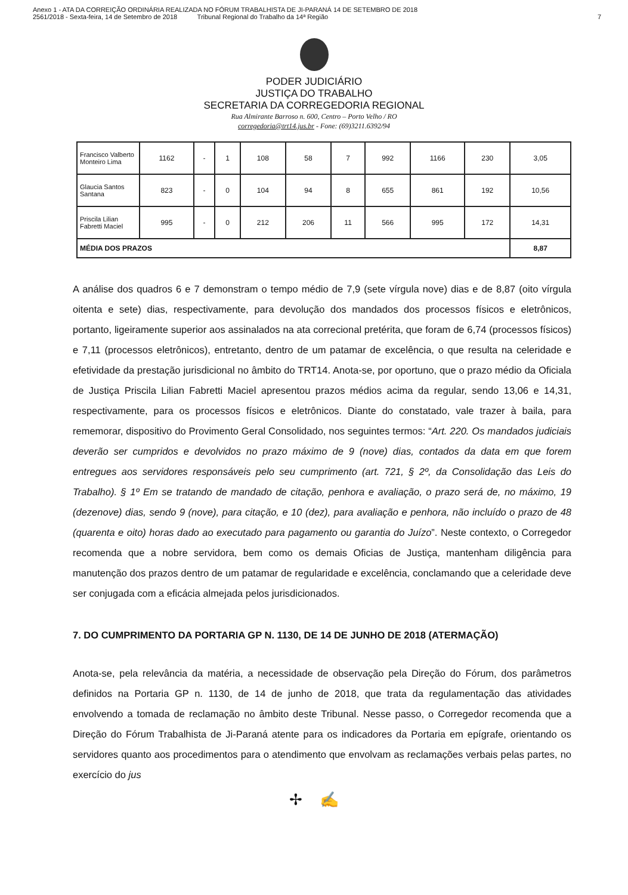Anexo 1 - ATA DA CORREIÇÃO ORDINÁRIA REALIZADA NO FÓRUM TRABALHISTA DE JI-PARANÁ 14 DE SETEMBRO DE 2018
2561/2018 - Sexta-feira, 14 de Setembro de 2018 Tribunal Regional do Trabalho da 14ª Região
7
PODER JUDICIÁRIO
JUSTIÇA DO TRABALHO
SECRETARIA DA CORREGEDORIA REGIONAL
Rua Almirante Barroso n. 600, Centro – Porto Velho / RO
corregedoria@trt14.jus.br - Fone: (69)3211.6392/94
| Francisco Valberto Monteiro Lima | 1162 | - | 1 | 108 | 58 | 7 | 992 | 1166 | 230 | 3,05 |
| Glaucia Santos Santana | 823 | - | 0 | 104 | 94 | 8 | 655 | 861 | 192 | 10,56 |
| Priscila Lilian Fabretti Maciel | 995 | - | 0 | 212 | 206 | 11 | 566 | 995 | 172 | 14,31 |
| MÉDIA DOS PRAZOS | | | | | | | | | | 8,87 |
A análise dos quadros 6 e 7 demonstram o tempo médio de 7,9 (sete vírgula nove) dias e de 8,87 (oito vírgula oitenta e sete) dias, respectivamente, para devolução dos mandados dos processos físicos e eletrônicos, portanto, ligeiramente superior aos assinalados na ata correcional pretérita, que foram de 6,74 (processos físicos) e 7,11 (processos eletrônicos), entretanto, dentro de um patamar de excelência, o que resulta na celeridade e efetividade da prestação jurisdicional no âmbito do TRT14. Anota-se, por oportuno, que o prazo médio da Oficiala de Justiça Priscila Lilian Fabretti Maciel apresentou prazos médios acima da regular, sendo 13,06 e 14,31, respectivamente, para os processos físicos e eletrônicos. Diante do constatado, vale trazer à baila, para rememorar, dispositivo do Provimento Geral Consolidado, nos seguintes termos: “Art. 220. Os mandados judiciais deverão ser cumpridos e devolvidos no prazo máximo de 9 (nove) dias, contados da data em que forem entregues aos servidores responsáveis pelo seu cumprimento (art. 721, § 2º, da Consolidação das Leis do Trabalho). § 1º Em se tratando de mandado de citação, penhora e avaliação, o prazo será de, no máximo, 19 (dezenove) dias, sendo 9 (nove), para citação, e 10 (dez), para avaliação e penhora, não incluído o prazo de 48 (quarenta e oito) horas dado ao executado para pagamento ou garantia do Juízo”. Neste contexto, o Corregedor recomenda que a nobre servidora, bem como os demais Oficias de Justiça, mantenham diligência para manutenção dos prazos dentro de um patamar de regularidade e excelência, conclamando que a celeridade deve ser conjugada com a eficácia almejada pelos jurisdicionados.
7. DO CUMPRIMENTO DA PORTARIA GP N. 1130, DE 14 DE JUNHO DE 2018 (ATERMAÇÃO)
Anota-se, pela relevância da matéria, a necessidade de observação pela Direção do Fórum, dos parâmetros definidos na Portaria GP n. 1130, de 14 de junho de 2018, que trata da regulamentação das atividades envolvendo a tomada de reclamação no âmbito deste Tribunal. Nesse passo, o Corregedor recomenda que a Direção do Fórum Trabalhista de Ji-Paraná atente para os indicadores da Portaria em epígrafe, orientando os servidores quanto aos procedimentos para o atendimento que envolvam as reclamações verbais pelas partes, no exercício do jus
✢ ✍